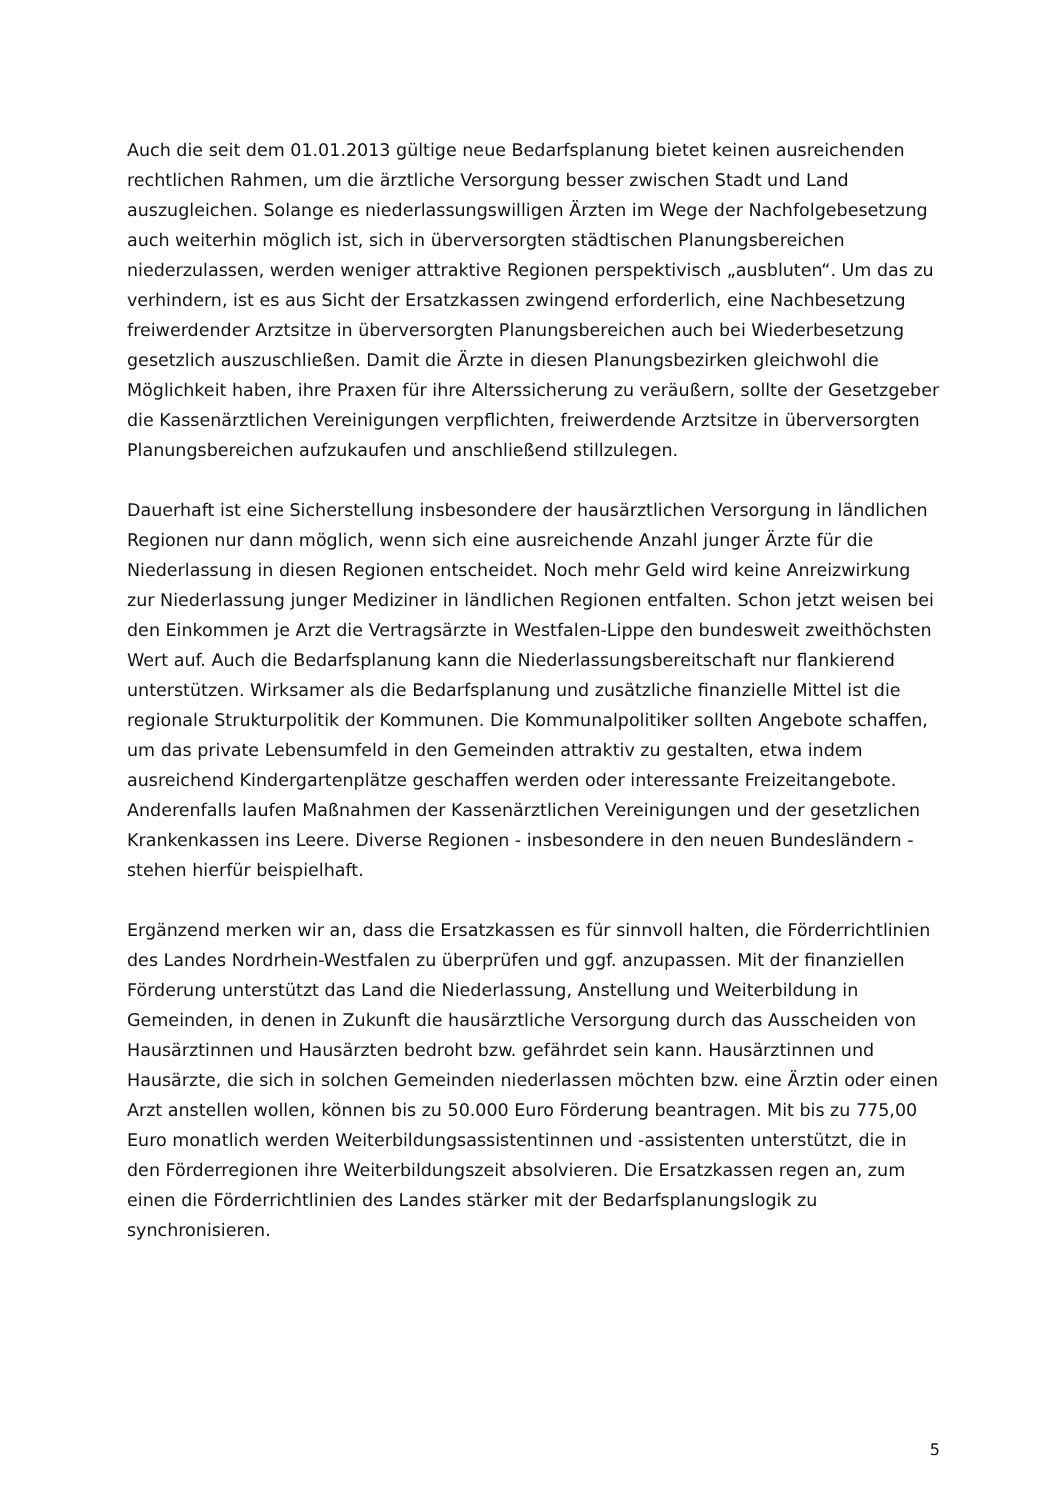Auch die seit dem 01.01.2013 gültige neue Bedarfsplanung bietet keinen ausreichenden rechtlichen Rahmen, um die ärztliche Versorgung besser zwischen Stadt und Land auszugleichen. Solange es niederlassungswilligen Ärzten im Wege der Nachfolgebesetzung auch weiterhin möglich ist, sich in überversorgten städtischen Planungsbereichen niederzulassen, werden weniger attraktive Regionen perspektivisch „ausbluten“. Um das zu verhindern, ist es aus Sicht der Ersatzkassen zwingend erforderlich, eine Nachbesetzung freiwerdender Arztsitze in überversorgten Planungsbereichen auch bei Wiederbesetzung gesetzlich auszuschließen. Damit die Ärzte in diesen Planungsbezirken gleichwohl die Möglichkeit haben, ihre Praxen für ihre Alterssicherung zu veräußern, sollte der Gesetzgeber die Kassenärztlichen Vereinigungen verpflichten, freiwerdende Arztsitze in überversorgten Planungsbereichen aufzukaufen und anschließend stillzulegen.
Dauerhaft ist eine Sicherstellung insbesondere der hausärztlichen Versorgung in ländlichen Regionen nur dann möglich, wenn sich eine ausreichende Anzahl junger Ärzte für die Niederlassung in diesen Regionen entscheidet. Noch mehr Geld wird keine Anreizwirkung zur Niederlassung junger Mediziner in ländlichen Regionen entfalten. Schon jetzt weisen bei den Einkommen je Arzt die Vertragsärzte in Westfalen-Lippe den bundesweit zweithöchsten Wert auf. Auch die Bedarfsplanung kann die Niederlassungsbereitschaft nur flankierend unterstützen. Wirksamer als die Bedarfsplanung und zusätzliche finanzielle Mittel ist die regionale Strukturpolitik der Kommunen. Die Kommunalpolitiker sollten Angebote schaffen, um das private Lebensumfeld in den Gemeinden attraktiv zu gestalten, etwa indem ausreichend Kindergartenplätze geschaffen werden oder interessante Freizeitangebote. Anderenfalls laufen Maßnahmen der Kassenärztlichen Vereinigungen und der gesetzlichen Krankenkassen ins Leere. Diverse Regionen - insbesondere in den neuen Bundesländern - stehen hierfür beispielhaft.
Ergänzend merken wir an, dass die Ersatzkassen es für sinnvoll halten, die Förderrichtlinien des Landes Nordrhein-Westfalen zu überprüfen und ggf. anzupassen. Mit der finanziellen Förderung unterstützt das Land die Niederlassung, Anstellung und Weiterbildung in Gemeinden, in denen in Zukunft die hausärztliche Versorgung durch das Ausscheiden von Hausärztinnen und Hausärzten bedroht bzw. gefährdet sein kann. Hausärztinnen und Hausärzte, die sich in solchen Gemeinden niederlassen möchten bzw. eine Ärztin oder einen Arzt anstellen wollen, können bis zu 50.000 Euro Förderung beantragen. Mit bis zu 775,00 Euro monatlich werden Weiterbildungsassistentinnen und -assistenten unterstützt, die in den Förderregionen ihre Weiterbildungszeit absolvieren. Die Ersatzkassen regen an, zum einen die Förderrichtlinien des Landes stärker mit der Bedarfsplanungslogik zu synchronisieren.
5